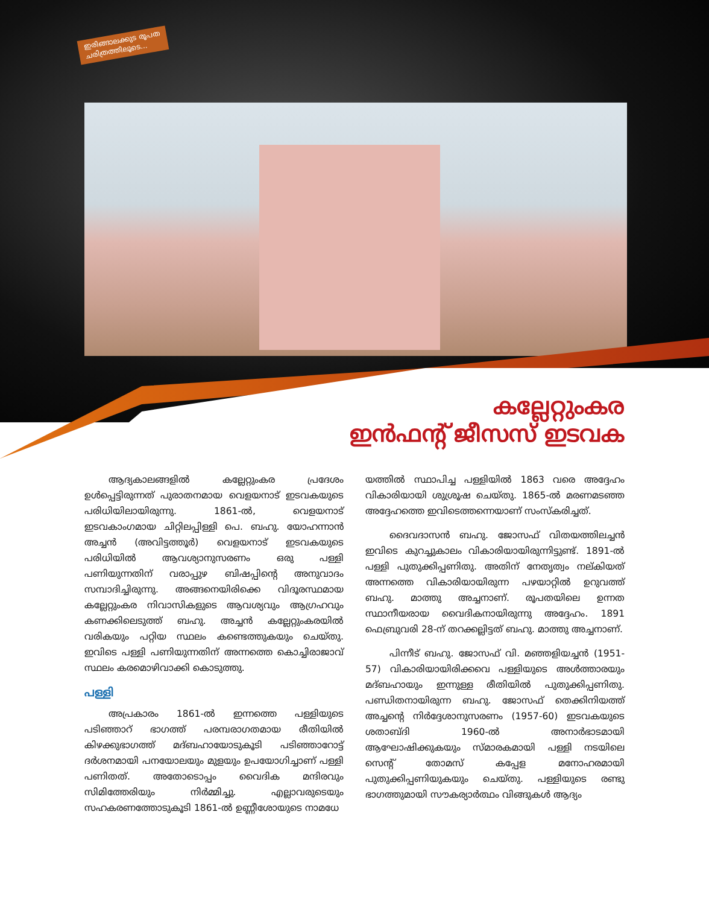ഇരിങ്ങാലക്കുട രൂപത
ചരിത്രത്തിലൂടെ...
കല്ലേറ്റുംകര
ഇൻഫന്റ് ജീസസ് ഇടവക
ആദ്യകാലങ്ങളിൽ കല്ലേറ്റുംകര പ്രദേശം ഉൾപ്പെട്ടിരുന്നത് പുരാതനമായ വെളയനാട് ഇടവകയുടെ പരിധിയിലായിരുന്നു. 1861-ൽ, വെളയനാട് ഇടവകാംഗമായ ചിറ്റിലപ്പിള്ളി പെ. ബഹു. യോഹന്നാൻ അച്ചൻ (അവിട്ടത്തൂർ) വെളയനാട് ഇടവകയുടെ പരിധിയിൽ ആവശ്യാനുസരണം ഒരു പള്ളി പണിയുന്നതിന് വരാപ്പുഴ ബിഷപ്പിന്റെ അനുവാദം സമ്പാദിച്ചിരുന്നു. അങ്ങനെയിരിക്കെ വിദൂരസ്ഥമായ കല്ലേറ്റുംകര നിവാസികളുടെ ആവശ്യവും ആഗ്രഹവും കണക്കിലെടുത്ത് ബഹു. അച്ചൻ കല്ലേറ്റുംകരയിൽ വരികയും പറ്റിയ സ്ഥലം കണ്ടെത്തുകയും ചെയ്തു. ഇവിടെ പള്ളി പണിയുന്നതിന് അന്നത്തെ കൊച്ചിരാജാവ് സ്ഥലം കരമൊഴിവാക്കി കൊടുത്തു.
പള്ളി
അപ്രകാരം 1861-ൽ ഇന്നത്തെ പള്ളിയുടെ പടിഞ്ഞാറ് ഭാഗത്ത് പരമ്പരാഗതമായ രീതിയിൽ കിഴക്കുഭാഗത്ത് മദ്ബഹായോടുകൂടി പടിഞ്ഞാറോട്ട് ദർശനമായി പനയോലയും മുളയും ഉപയോഗിച്ചാണ് പള്ളി പണിതത്. അതോടൊപ്പം വൈദിക മന്ദിരവും സിമിത്തേരിയും നിർമ്മിച്ചു. എല്ലാവരുടെയും സഹകരണത്തോടുകൂടി 1861-ൽ ഉണ്ണീശോയുടെ നാമധേ
യത്തിൽ സ്ഥാപിച്ച പള്ളിയിൽ 1863 വരെ അദ്ദേഹം വികാരിയായി ശുശ്രൂഷ ചെയ്തു. 1865-ൽ മരണമടഞ്ഞ അദ്ദേഹത്തെ ഇവിടെത്തന്നെയാണ് സംസ്കരിച്ചത്.
ദൈവദാസൻ ബഹു. ജോസഫ് വിതയത്തിലച്ചൻ ഇവിടെ കുറച്ചുകാലം വികാരിയായിരുന്നിട്ടുണ്ട്. 1891-ൽ പള്ളി പുതുക്കിപ്പണിതു. അതിന് നേതൃത്വം നല്കിയത് അന്നത്തെ വികാരിയായിരുന്ന പഴയാറ്റിൽ ഉറുവത്ത് ബഹു. മാത്തു അച്ചനാണ്. രൂപതയിലെ ഉന്നത സ്ഥാനീയരായ വൈദികനായിരുന്നു അദ്ദേഹം. 1891 ഫെബ്രുവരി 28-ന് തറക്കല്ലിട്ടത് ബഹു. മാത്തു അച്ചനാണ്.
പിന്നീട് ബഹു. ജോസഫ് വി. മഞ്ഞളിയച്ചൻ (1951-57) വികാരിയായിരിക്കവെ പള്ളിയുടെ അൾത്താരയും മദ്ബഹായും ഇന്നുള്ള രീതിയിൽ പുതുക്കിപ്പണിതു. പണ്ഡിതനായിരുന്ന ബഹു. ജോസഫ് തെക്കിനിയത്ത് അച്ചന്റെ നിർദ്ദേശാനുസരണം (1957-60) ഇടവകയുടെ ശതാബ്ദി 1960-ൽ അനാർഭാടമായി ആഘോഷിക്കുകയും സ്മാരകമായി പള്ളി നടയിലെ സെന്റ് തോമസ് കപ്പേള മനോഹരമായി പുതുക്കിപ്പണിയുകയും ചെയ്തു. പള്ളിയുടെ രണ്ടു ഭാഗത്തുമായി സൗകര്യാർത്ഥം വിങ്ങുകൾ ആദ്യം